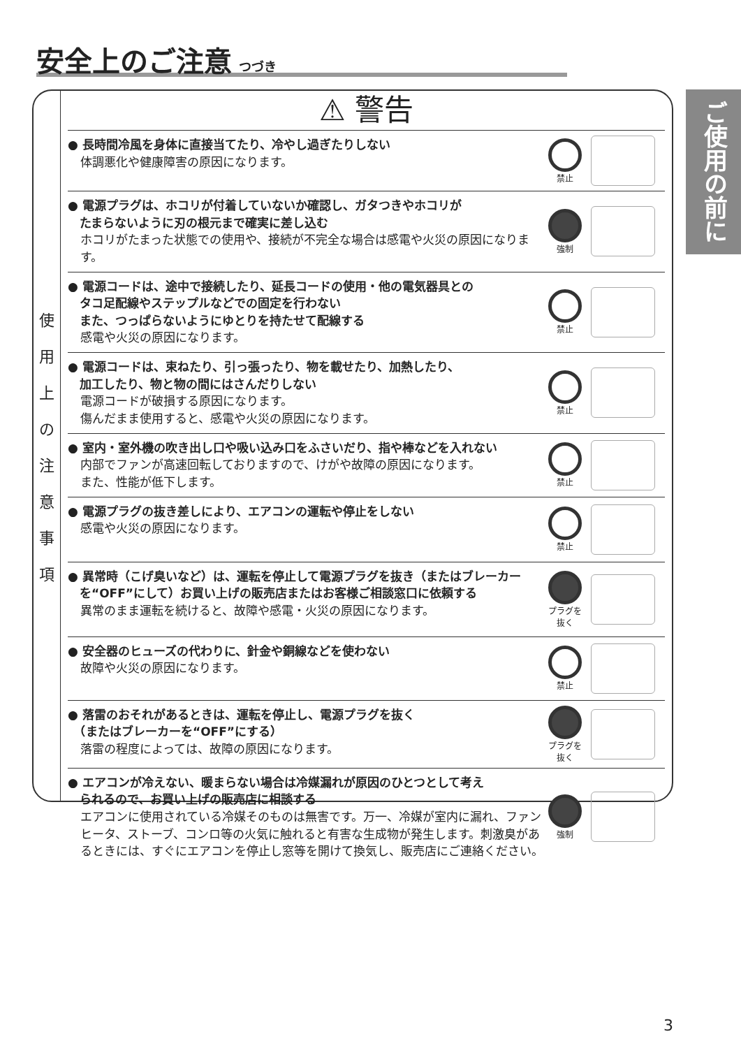安全上のご注意
つづき
ご使用の前に
使
用
上
の
注
意
事
項
⚠ 警告
● 長時間冷風を身体に直接当てたり、冷やし過ぎたりしない
体調悪化や健康障害の原因になります。
禁止
● 電源プラグは、ホコリが付着していないか確認し、ガタつきやホコリが
　たまらないように刃の根元まで確実に差し込む
ホコリがたまった状態での使用や、接続が不完全な場合は感電や火災の原因になります。
強制
● 電源コードは、途中で接続したり、延長コードの使用・他の電気器具との
　タコ足配線やステップルなどでの固定を行わない
　また、つっぱらないようにゆとりを持たせて配線する
感電や火災の原因になります。
禁止
● 電源コードは、束ねたり、引っ張ったり、物を載せたり、加熱したり、
　加工したり、物と物の間にはさんだりしない
電源コードが破損する原因になります。
傷んだまま使用すると、感電や火災の原因になります。
禁止
● 室内・室外機の吹き出し口や吸い込み口をふさいだり、指や棒などを入れない
内部でファンが高速回転しておりますので、けがや故障の原因になります。
また、性能が低下します。
禁止
● 電源プラグの抜き差しにより、エアコンの運転や停止をしない
感電や火災の原因になります。
禁止
● 異常時（こげ臭いなど）は、運転を停止して電源プラグを抜き（またはブレーカー
　を“OFF”にして）お買い上げの販売店またはお客様ご相談窓口に依頼する
異常のまま運転を続けると、故障や感電・火災の原因になります。
プラグを抜く
● 安全器のヒューズの代わりに、針金や銅線などを使わない
故障や火災の原因になります。
禁止
● 落雷のおそれがあるときは、運転を停止し、電源プラグを抜く
　（またはブレーカーを“OFF”にする）
落雷の程度によっては、故障の原因になります。
プラグを抜く
● エアコンが冷えない、暖まらない場合は冷媒漏れが原因のひとつとして考え
　られるので、お買い上げの販売店に相談する
エアコンに使用されている冷媒そのものは無害です。万一、冷媒が室内に漏れ、ファンヒータ、ストーブ、コンロ等の火気に触れると有害な生成物が発生します。刺激臭があるときには、すぐにエアコンを停止し窓等を開けて換気し、販売店にご連絡ください。
強制
3